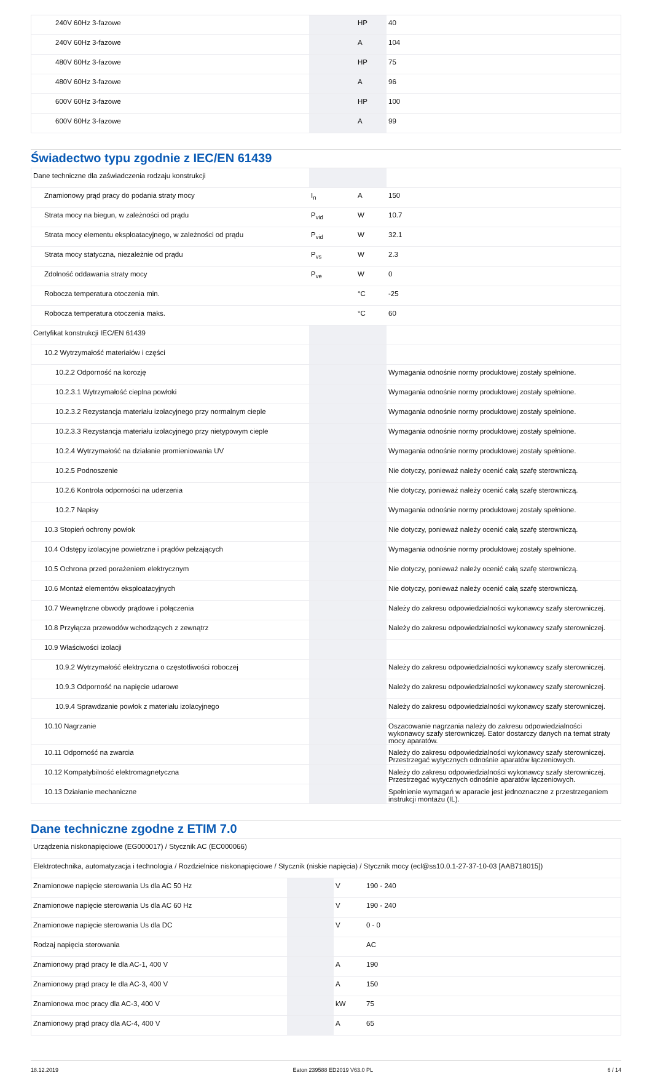| 240V 60Hz 3-fazowe | | HP | 40 |
| 240V 60Hz 3-fazowe | | A | 104 |
| 480V 60Hz 3-fazowe | | HP | 75 |
| 480V 60Hz 3-fazowe | | A | 96 |
| 600V 60Hz 3-fazowe | | HP | 100 |
| 600V 60Hz 3-fazowe | | A | 99 |
Świadectwo typu zgodnie z IEC/EN 61439
| Dane techniczne dla zaświadczenia rodzaju konstrukcji | | | |
| Znamionowy prąd pracy do podania straty mocy | I<sub>n</sub> | A | 150 |
| Strata mocy na biegun, w zależności od prądu | P<sub>vid</sub> | W | 10.7 |
| Strata mocy elementu eksploatacyjnego, w zależności od prądu | P<sub>vid</sub> | W | 32.1 |
| Strata mocy statyczna, niezależnie od prądu | P<sub>vs</sub> | W | 2.3 |
| Zdolność oddawania straty mocy | P<sub>ve</sub> | W | 0 |
| Robocza temperatura otoczenia min. | | °C | -25 |
| Robocza temperatura otoczenia maks. | | °C | 60 |
| Certyfikat konstrukcji IEC/EN 61439 | | | |
| 10.2 Wytrzymałość materiałów i części | | | |
| 10.2.2 Odporność na korozję | | | Wymagania odnośnie normy produktowej zostały spełnione. |
| 10.2.3.1 Wytrzymałość cieplna powłoki | | | Wymagania odnośnie normy produktowej zostały spełnione. |
| 10.2.3.2 Rezystancja materiału izolacyjnego przy normalnym cieple | | | Wymagania odnośnie normy produktowej zostały spełnione. |
| 10.2.3.3 Rezystancja materiału izolacyjnego przy nietypowym cieple | | | Wymagania odnośnie normy produktowej zostały spełnione. |
| 10.2.4 Wytrzymałość na działanie promieniowania UV | | | Wymagania odnośnie normy produktowej zostały spełnione. |
| 10.2.5 Podnoszenie | | | Nie dotyczy, ponieważ należy ocenić całą szafę sterowniczą. |
| 10.2.6 Kontrola odporności na uderzenia | | | Nie dotyczy, ponieważ należy ocenić całą szafę sterowniczą. |
| 10.2.7 Napisy | | | Wymagania odnośnie normy produktowej zostały spełnione. |
| 10.3 Stopień ochrony powłok | | | Nie dotyczy, ponieważ należy ocenić całą szafę sterowniczą. |
| 10.4 Odstępy izolacyjne powietrzne i prądów pełzających | | | Wymagania odnośnie normy produktowej zostały spełnione. |
| 10.5 Ochrona przed porażeniem elektrycznym | | | Nie dotyczy, ponieważ należy ocenić całą szafę sterowniczą. |
| 10.6 Montaż elementów eksploatacyjnych | | | Nie dotyczy, ponieważ należy ocenić całą szafę sterowniczą. |
| 10.7 Wewnętrzne obwody prądowe i połączenia | | | Należy do zakresu odpowiedzialności wykonawcy szafy sterowniczej. |
| 10.8 Przyłącza przewodów wchodzących z zewnątrz | | | Należy do zakresu odpowiedzialności wykonawcy szafy sterowniczej. |
| 10.9 Właściwości izolacji | | | |
| 10.9.2 Wytrzymałość elektryczna o częstotliwości roboczej | | | Należy do zakresu odpowiedzialności wykonawcy szafy sterowniczej. |
| 10.9.3 Odporność na napięcie udarowe | | | Należy do zakresu odpowiedzialności wykonawcy szafy sterowniczej. |
| 10.9.4 Sprawdzanie powłok z materiału izolacyjnego | | | Należy do zakresu odpowiedzialności wykonawcy szafy sterowniczej. |
| 10.10 Nagrzanie | | | Oszacowanie nagrzania należy do zakresu odpowiedzialności wykonawcy szafy sterowniczej. Eator dostarczy danych na temat straty mocy aparatów. |
| 10.11 Odporność na zwarcia | | | Należy do zakresu odpowiedzialności wykonawcy szafy sterowniczej. Przestrzegać wytycznych odnośnie aparatów łączeniowych. |
| 10.12 Kompatybilność elektromagnetyczna | | | Należy do zakresu odpowiedzialności wykonawcy szafy sterowniczej. Przestrzegać wytycznych odnośnie aparatów łączeniowych. |
| 10.13 Działanie mechaniczne | | | Spełnienie wymagań w aparacie jest jednoznaczne z przestrzeganiem instrukcji montażu (IL). |
Dane techniczne zgodne z ETIM 7.0
| Urządzenia niskonapięciowe (EG000017) / Stycznik AC (EC000066) | | | |
| Elektrotechnika, automatyzacja i technologia / Rozdzielnice niskonapięciowe / Stycznik (niskie napięcia) / Stycznik mocy (ecl@ss10.0.1-27-37-10-03 [AAB718015]) | | | |
| Znamionowe napięcie sterowania Us dla AC 50 Hz | | V | 190 - 240 |
| Znamionowe napięcie sterowania Us dla AC 60 Hz | | V | 190 - 240 |
| Znamionowe napięcie sterowania Us dla DC | | V | 0 - 0 |
| Rodzaj napięcia sterowania | | | AC |
| Znamionowy prąd pracy Ie dla AC-1, 400 V | | A | 190 |
| Znamionowy prąd pracy Ie dla AC-3, 400 V | | A | 150 |
| Znamionowa moc pracy dla AC-3, 400 V | | kW | 75 |
| Znamionowy prąd pracy dla AC-4, 400 V | | A | 65 |
18.12.2019 Eaton 239588 ED2019 V63.0 PL 6 / 14